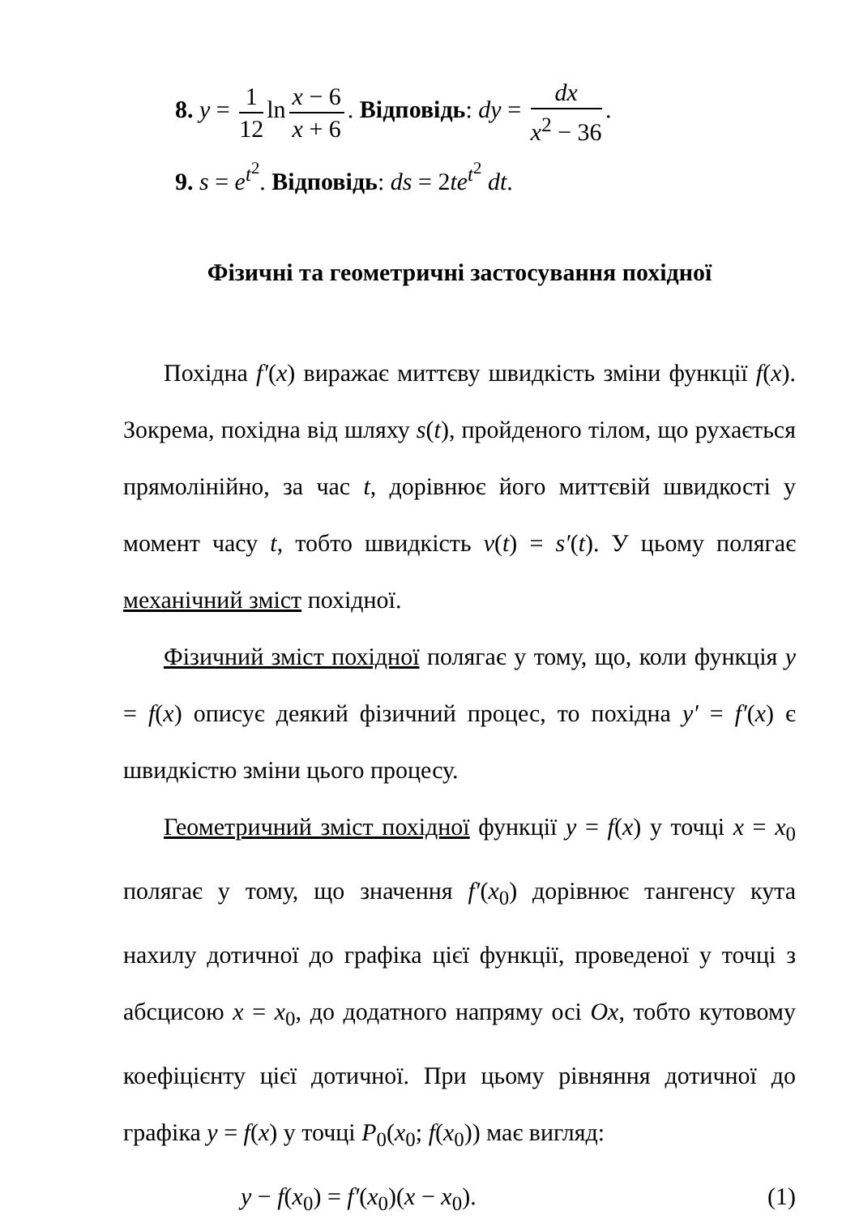8. y = 1 12 ln x − 6 x + 6. Відповідь: dy = dx x<sup>2</sup> − 36.
9. s = e<sup>t<sup>2</sup></sup>. Відповідь: ds = 2te<sup>t<sup>2</sup></sup> dt.
Фізичні та геометричні застосування похідної
Похідна f′(x) виражає миттєву швидкість зміни функції f(x). Зокрема, похідна від шляху s(t), пройденого тілом, що рухається прямолінійно, за час t, дорівнює його миттєвій швидкості у момент часу t, тобто швидкість v(t) = s′(t). У цьому полягає механічний зміст похідної.
Фізичний зміст похідної полягає у тому, що, коли функція y = f(x) описує деякий фізичний процес, то похідна y′ = f′(x) є швидкістю зміни цього процесу.
Геометричний зміст похідної функції y = f(x) у точці x = x<sub>0</sub> полягає у тому, що значення f′(x<sub>0</sub>) дорівнює тангенсу кута нахилу дотичної до графіка цієї функції, проведеної у точці з абсцисою x = x<sub>0</sub>, до додатного напряму осі Ox, тобто кутовому коефіцієнту цієї дотичної. При цьому рівняння дотичної до графіка y = f(x) у точці P<sub>0</sub>(x<sub>0</sub>; f(x<sub>0</sub>)) має вигляд:
y − f(x<sub>0</sub>) = f′(x<sub>0</sub>)(x − x<sub>0</sub>). (1)